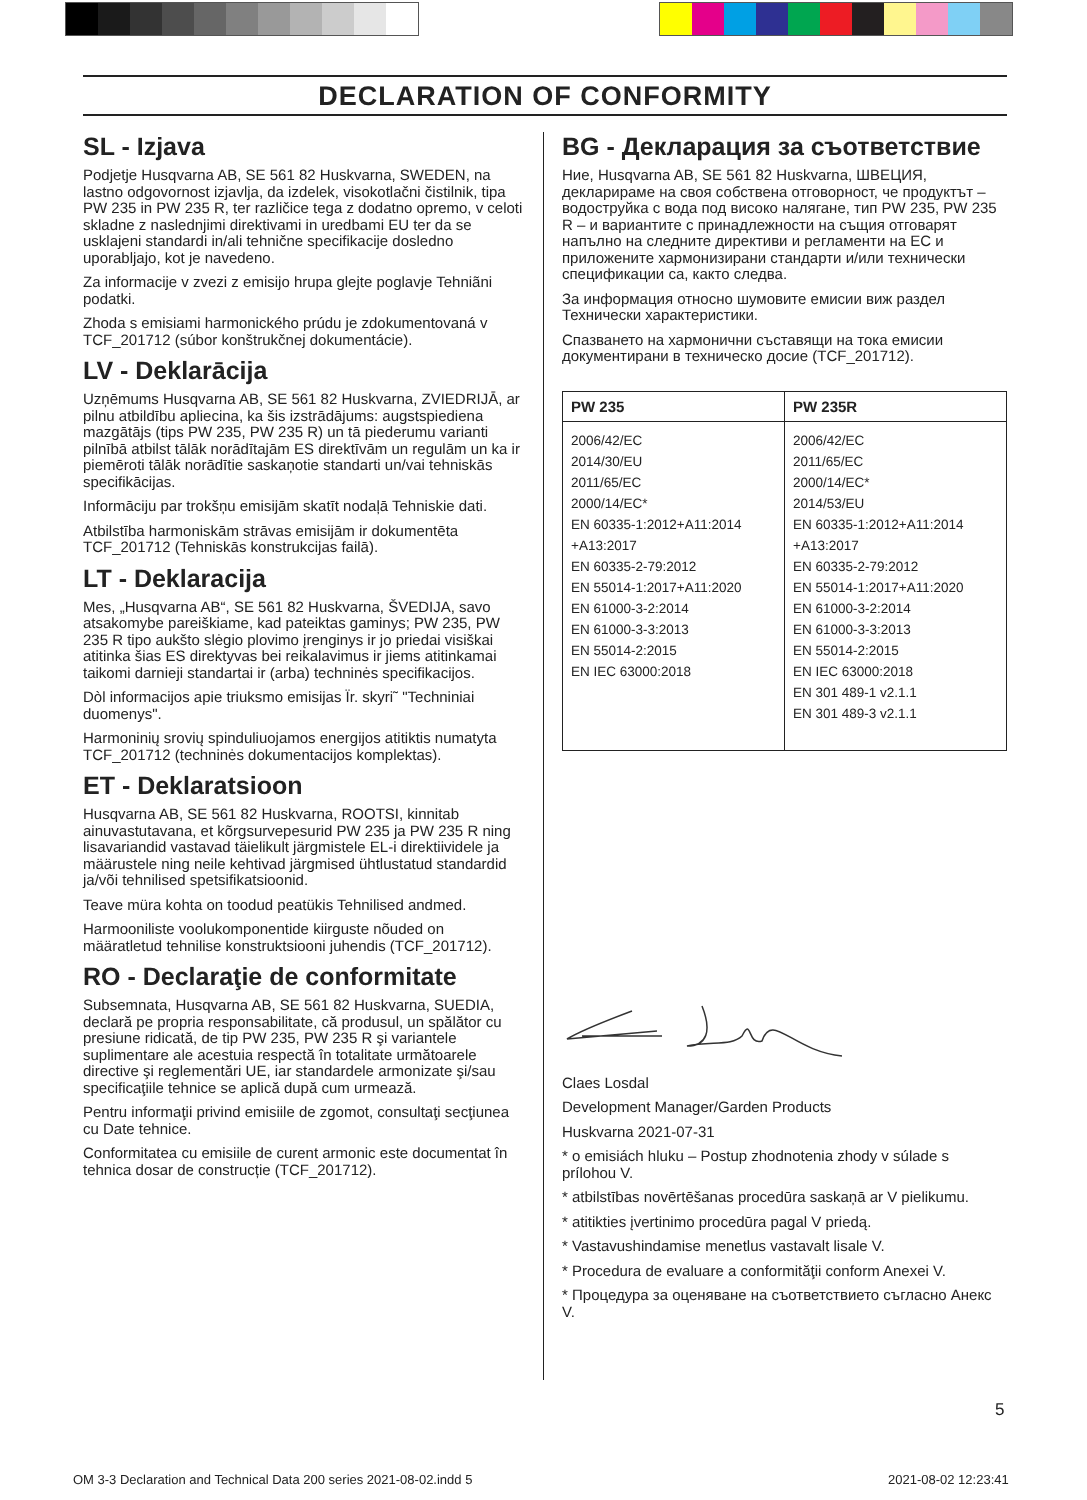DECLARATION OF CONFORMITY
SL - Izjava
Podjetje Husqvarna AB, SE 561 82 Huskvarna, SWEDEN, na lastno odgovornost izjavlja, da izdelek, visokotlačni čistilnik, tipa PW 235 in PW 235 R, ter različice tega z dodatno opremo, v celoti skladne z naslednjimi direktivami in uredbami EU ter da se usklajeni standardi in/ali tehnične specifikacije dosledno uporabljajo, kot je navedeno.
Za informacije v zvezi z emisijo hrupa glejte poglavje Tehniãni podatki.
Zhoda s emisiami harmonického prúdu je zdokumentovaná v TCF_201712 (súbor konštrukčnej dokumentácie).
LV - Deklarācija
Uzņēmums Husqvarna AB, SE 561 82 Huskvarna, ZVIEDRIJĀ, ar pilnu atbildību apliecina, ka šis izstrādājums: augstspiediena mazgātājs (tips PW 235, PW 235 R) un tā piederumu varianti pilnībā atbilst tālāk norādītajām ES direktīvām un regulām un ka ir piemēroti tālāk norādītie saskaņotie standarti un/vai tehniskās specifikācijas.
Informāciju par trokšņu emisijām skatīt nodaļā Tehniskie dati.
Atbilstība harmoniskām strāvas emisijām ir dokumentēta TCF_201712 (Tehniskās konstrukcijas failā).
LT - Deklaracija
Mes, „Husqvarna AB“, SE 561 82 Huskvarna, ŠVEDIJA, savo atsakomybe pareiškiame, kad pateiktas gaminys; PW 235, PW 235 R tipo aukšto slėgio plovimo įrenginys ir jo priedai visiškai atitinka šias ES direktyvas bei reikalavimus ir jiems atitinkamai taikomi darnieji standartai ir (arba) techninės specifikacijos.
Dòl informacijos apie triuksmo emisijas Ïr. skyri˜ "Techniniai duomenys".
Harmoninių srovių spinduliuojamos energijos atitiktis numatyta TCF_201712 (techninės dokumentacijos komplektas).
ET - Deklaratsioon
Husqvarna AB, SE 561 82 Huskvarna, ROOTSI, kinnitab ainuvastutavana, et kõrgsurvepesurid PW 235 ja PW 235 R ning lisavariandid vastavad täielikult järgmistele EL-i direktiividele ja määrustele ning neile kehtivad järgmised ühtlustatud standardid ja/või tehnilised spetsifikatsioonid.
Teave müra kohta on toodud peatükis Tehnilised andmed.
Harmooniliste voolukomponentide kiirguste nõuded on määratletud tehnilise konstruktsiooni juhendis (TCF_201712).
RO - Declaraţie de conformitate
Subsemnata, Husqvarna AB, SE 561 82 Huskvarna, SUEDIA, declară pe propria responsabilitate, că produsul, un spălător cu presiune ridicată, de tip PW 235, PW 235 R şi variantele suplimentare ale acestuia respectă în totalitate următoarele directive şi reglementări UE, iar standardele armonizate şi/sau specificaţiile tehnice se aplică după cum urmează.
Pentru informaţii privind emisiile de zgomot, consultaţi secţiunea cu Date tehnice.
Conformitatea cu emisiile de curent armonic este documentat în tehnica dosar de construcție (TCF_201712).
BG - Декларация за съответствие
Ние, Husqvarna AB, SE 561 82 Huskvarna, ШВЕЦИЯ, декларираме на своя собствена отговорност, че продуктът – водоструйка с вода под високо налягане, тип PW 235, PW 235 R – и вариантите с принадлежности на същия отговарят напълно на следните директиви и регламенти на ЕС и приложените хармонизирани стандарти и/или технически спецификации са, както следва.
За информация относно шумовите емисии виж раздел Технически характеристики.
Спазването на хармонични съставящи на тока емисии документирани в техническо досие (TCF_201712).
| PW 235 | PW 235R |
| --- | --- |
| 2006/42/EC 2014/30/EU 2011/65/EC 2000/14/EC* EN 60335-1:2012+A11:2014 +A13:2017 EN 60335-2-79:2012 EN 55014-1:2017+A11:2020 EN 61000-3-2:2014 EN 61000-3-3:2013 EN 55014-2:2015 EN IEC 63000:2018 | 2006/42/EC 2011/65/EC 2000/14/EC* 2014/53/EU EN 60335-1:2012+A11:2014 +A13:2017 EN 60335-2-79:2012 EN 55014-1:2017+A11:2020 EN 61000-3-2:2014 EN 61000-3-3:2013 EN 55014-2:2015 EN IEC 63000:2018 EN 301 489-1 v2.1.1 EN 301 489-3 v2.1.1 |
Claes Losdal
Development Manager/Garden Products
Huskvarna 2021-07-31
* o emisiách hluku – Postup zhodnotenia zhody v súlade s prílohou V.
* atbilstības novērtēšanas procedūra saskaņā ar V pielikumu.
* atitikties įvertinimo procedūra pagal V priedą.
* Vastavushindamise menetlus vastavalt lisale V.
* Procedura de evaluare a conformităţii conform Anexei V.
* Процедура за оценяване на съответствието съгласно Анекс V.
5
OM 3-3 Declaration and Technical Data 200 series 2021-08-02.indd 5
2021-08-02 12:23:41